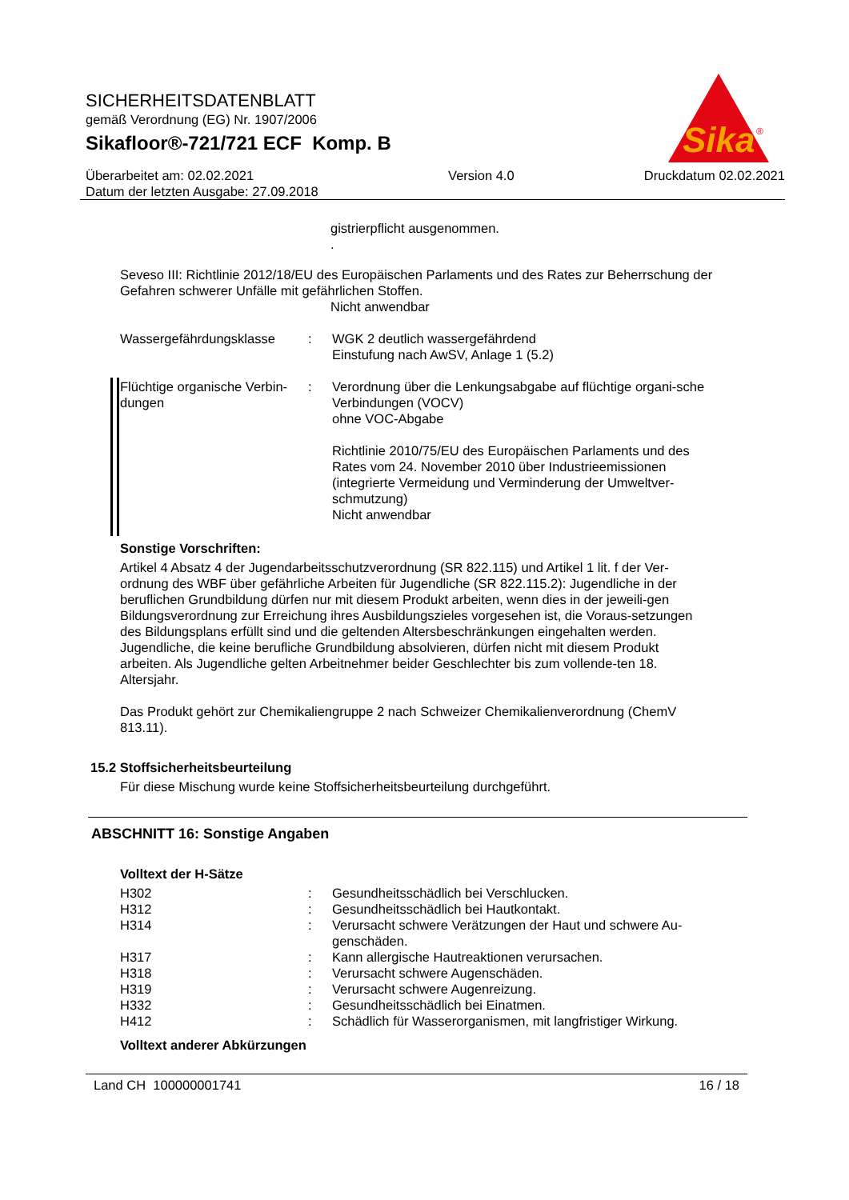SICHERHEITSDATENBLATT
gemäß Verordnung (EG) Nr. 1907/2006
Sikafloor®-721/721 ECF Komp. B
Überarbeitet am: 02.02.2021
Datum der letzten Ausgabe: 27.09.2018
Version 4.0 Druckdatum 02.02.2021
Sika
®
gistrierpflicht ausgenommen.
.
Seveso III: Richtlinie 2012/18/EU des Europäischen Parlaments und des Rates zur Beherrschung der Gefahren schwerer Unfälle mit gefährlichen Stoffen.
Nicht anwendbar
Wassergefährdungsklasse : WGK 2 deutlich wassergefährdend
Einstufung nach AwSV, Anlage 1 (5.2)
Flüchtige organische Verbin-dungen
: Verordnung über die Lenkungsabgabe auf flüchtige organi-sche Verbindungen (VOCV)
ohne VOC-Abgabe
Richtlinie 2010/75/EU des Europäischen Parlaments und des Rates vom 24. November 2010 über Industrieemissionen (integrierte Vermeidung und Verminderung der Umweltver-schmutzung)
Nicht anwendbar
Sonstige Vorschriften:
Artikel 4 Absatz 4 der Jugendarbeitsschutzverordnung (SR 822.115) und Artikel 1 lit. f der Ver-ordnung des WBF über gefährliche Arbeiten für Jugendliche (SR 822.115.2): Jugendliche in der beruflichen Grundbildung dürfen nur mit diesem Produkt arbeiten, wenn dies in der jeweili-gen Bildungsverordnung zur Erreichung ihres Ausbildungszieles vorgesehen ist, die Voraus-setzungen des Bildungsplans erfüllt sind und die geltenden Altersbeschränkungen eingehalten werden. Jugendliche, die keine berufliche Grundbildung absolvieren, dürfen nicht mit diesem Produkt arbeiten. Als Jugendliche gelten Arbeitnehmer beider Geschlechter bis zum vollende-ten 18. Altersjahr.
Das Produkt gehört zur Chemikaliengruppe 2 nach Schweizer Chemikalienverordnung (ChemV 813.11).
15.2 Stoffsicherheitsbeurteilung
Für diese Mischung wurde keine Stoffsicherheitsbeurteilung durchgeführt.
ABSCHNITT 16: Sonstige Angaben
Volltext der H-Sätze
H302 : Gesundheitsschädlich bei Verschlucken.
H312 : Gesundheitsschädlich bei Hautkontakt.
H314 : Verursacht schwere Verätzungen der Haut und schwere Au-genschäden.
H317 : Kann allergische Hautreaktionen verursachen.
H318 : Verursacht schwere Augenschäden.
H319 : Verursacht schwere Augenreizung.
H332 : Gesundheitsschädlich bei Einatmen.
H412 : Schädlich für Wasserorganismen, mit langfristiger Wirkung.
Volltext anderer Abkürzungen
Land CH 100000001741 16 / 18